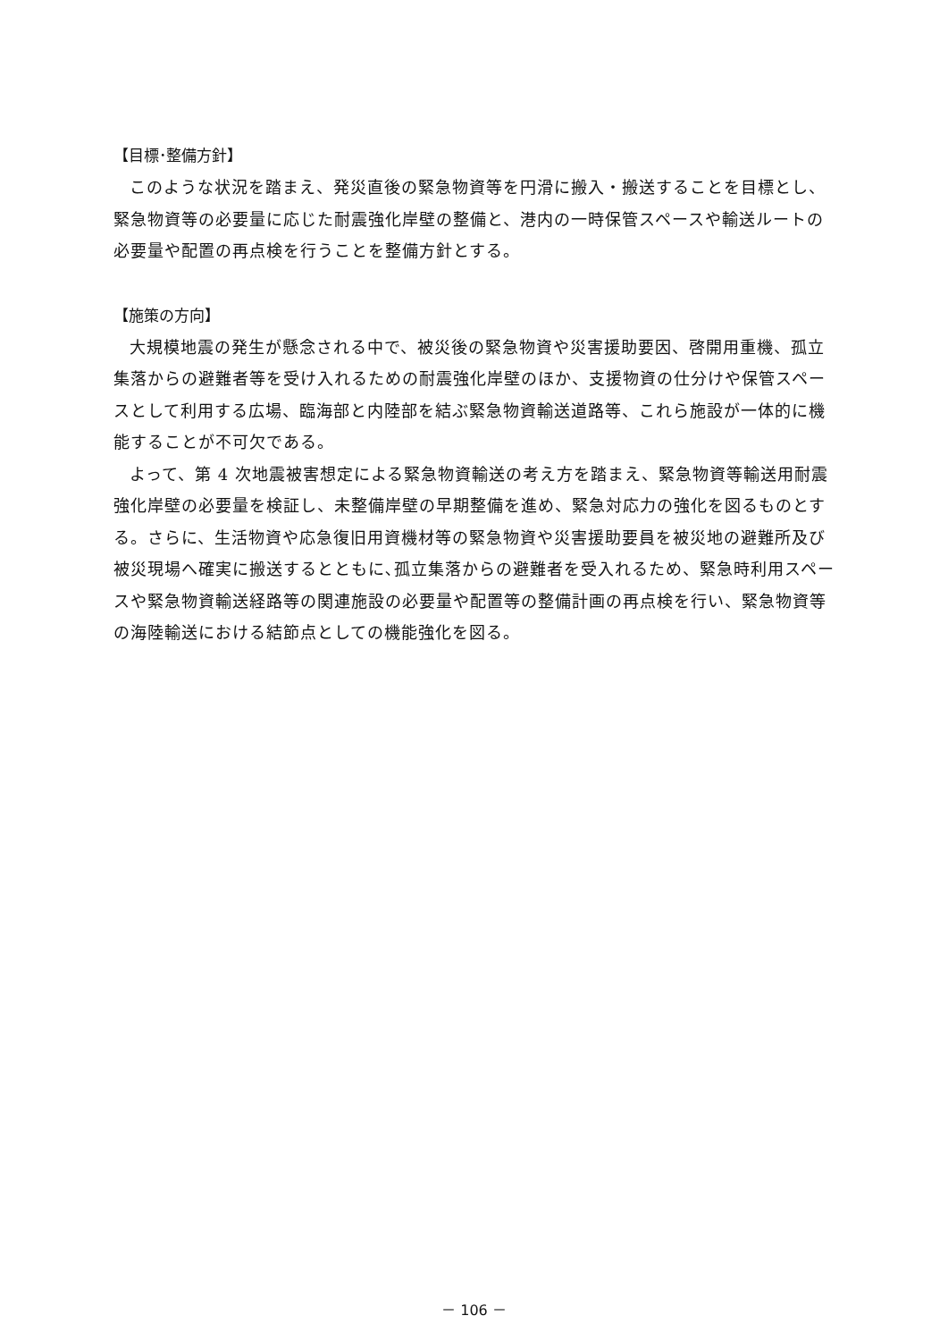【目標･整備方針】
このような状況を踏まえ、発災直後の緊急物資等を円滑に搬入・搬送することを目標とし、緊急物資等の必要量に応じた耐震強化岸壁の整備と、港内の一時保管スペースや輸送ルートの必要量や配置の再点検を行うことを整備方針とする。
【施策の方向】
大規模地震の発生が懸念される中で、被災後の緊急物資や災害援助要因、啓開用重機、孤立集落からの避難者等を受け入れるための耐震強化岸壁のほか、支援物資の仕分けや保管スペースとして利用する広場、臨海部と内陸部を結ぶ緊急物資輸送道路等、これら施設が一体的に機能することが不可欠である。
よって、第 4 次地震被害想定による緊急物資輸送の考え方を踏まえ、緊急物資等輸送用耐震強化岸壁の必要量を検証し、未整備岸壁の早期整備を進め、緊急対応力の強化を図るものとする。さらに、生活物資や応急復旧用資機材等の緊急物資や災害援助要員を被災地の避難所及び被災現場へ確実に搬送するとともに､孤立集落からの避難者を受入れるため、緊急時利用スペースや緊急物資輸送経路等の関連施設の必要量や配置等の整備計画の再点検を行い、緊急物資等の海陸輸送における結節点としての機能強化を図る。
－ 106 －